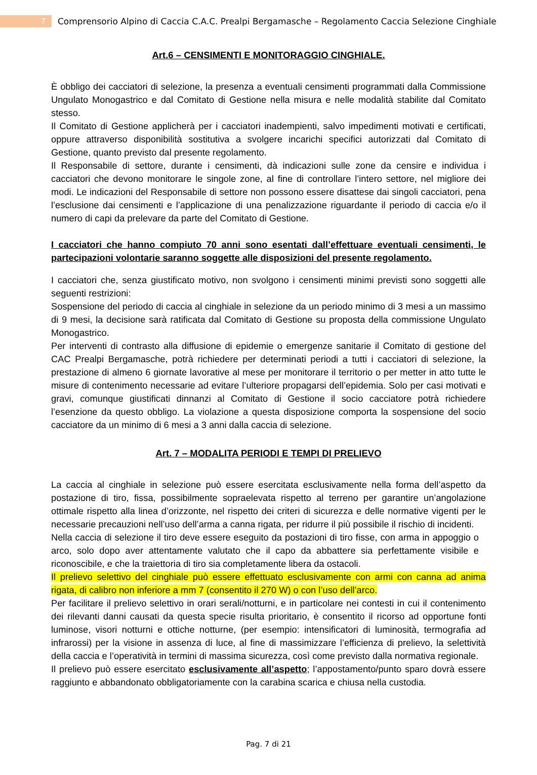7
Comprensorio Alpino di Caccia C.A.C. Prealpi Bergamasche – Regolamento Caccia Selezione Cinghiale
Art.6 – CENSIMENTI E MONITORAGGIO CINGHIALE.
È obbligo dei cacciatori di selezione, la presenza a eventuali censimenti programmati dalla Commissione Ungulato Monogastrico e dal Comitato di Gestione nella misura e nelle modalità stabilite dal Comitato stesso.
Il Comitato di Gestione applicherà per i cacciatori inadempienti, salvo impedimenti motivati e certificati, oppure attraverso disponibilità sostitutiva a svolgere incarichi specifici autorizzati dal Comitato di Gestione, quanto previsto dal presente regolamento.
Il Responsabile di settore, durante i censimenti, dà indicazioni sulle zone da censire e individua i cacciatori che devono monitorare le singole zone, al fine di controllare l’intero settore, nel migliore dei modi. Le indicazioni del Responsabile di settore non possono essere disattese dai singoli cacciatori, pena l’esclusione dai censimenti e l’applicazione di una penalizzazione riguardante il periodo di caccia e/o il numero di capi da prelevare da parte del Comitato di Gestione.
I cacciatori che hanno compiuto 70 anni sono esentati dall’effettuare eventuali censimenti, le partecipazioni volontarie saranno soggette alle disposizioni del presente regolamento.
I cacciatori che, senza giustificato motivo, non svolgono i censimenti minimi previsti sono soggetti alle seguenti restrizioni:
Sospensione del periodo di caccia al cinghiale in selezione da un periodo minimo di 3 mesi a un massimo di 9 mesi, la decisione sarà ratificata dal Comitato di Gestione su proposta della commissione Ungulato Monogastrico.
Per interventi di contrasto alla diffusione di epidemie o emergenze sanitarie il Comitato di gestione del CAC Prealpi Bergamasche, potrà richiedere per determinati periodi a tutti i cacciatori di selezione, la prestazione di almeno 6 giornate lavorative al mese per monitorare il territorio o per metter in atto tutte le misure di contenimento necessarie ad evitare l’ulteriore propagarsi dell’epidemia. Solo per casi motivati e gravi, comunque giustificati dinnanzi al Comitato di Gestione il socio cacciatore potrà richiedere l’esenzione da questo obbligo. La violazione a questa disposizione comporta la sospensione del socio cacciatore da un minimo di 6 mesi a 3 anni dalla caccia di selezione.
Art. 7 – MODALITA PERIODI E TEMPI DI PRELIEVO
La caccia al cinghiale in selezione può essere esercitata esclusivamente nella forma dell’aspetto da postazione di tiro, fissa, possibilmente sopraelevata rispetto al terreno per garantire un’angolazione ottimale rispetto alla linea d’orizzonte, nel rispetto dei criteri di sicurezza e delle normative vigenti per le necessarie precauzioni nell’uso dell’arma a canna rigata, per ridurre il più possibile il rischio di incidenti.
Nella caccia di selezione il tiro deve essere eseguito da postazioni di tiro fisse, con arma in appoggio o arco, solo dopo aver attentamente valutato che il capo da abbattere sia perfettamente visibile e riconoscibile, e che la traiettoria di tiro sia completamente libera da ostacoli.
Il prelievo selettivo del cinghiale può essere effettuato esclusivamente con armi con canna ad anima rigata, di calibro non inferiore a mm 7 (consentito il 270 W) o con l’uso dell’arco.
Per facilitare il prelievo selettivo in orari serali/notturni, e in particolare nei contesti in cui il contenimento dei rilevanti danni causati da questa specie risulta prioritario, è consentito il ricorso ad opportune fonti luminose, visori notturni e ottiche notturne, (per esempio: intensificatori di luminosità, termografia ad infrarossi) per la visione in assenza di luce, al fine di massimizzare l’efficienza di prelievo, la selettività della caccia e l’operatività in termini di massima sicurezza, così come previsto dalla normativa regionale.
Il prelievo può essere esercitato esclusivamente all’aspetto; l’appostamento/punto sparo dovrà essere raggiunto e abbandonato obbligatoriamente con la carabina scarica e chiusa nella custodia.
Pag. 7 di 21